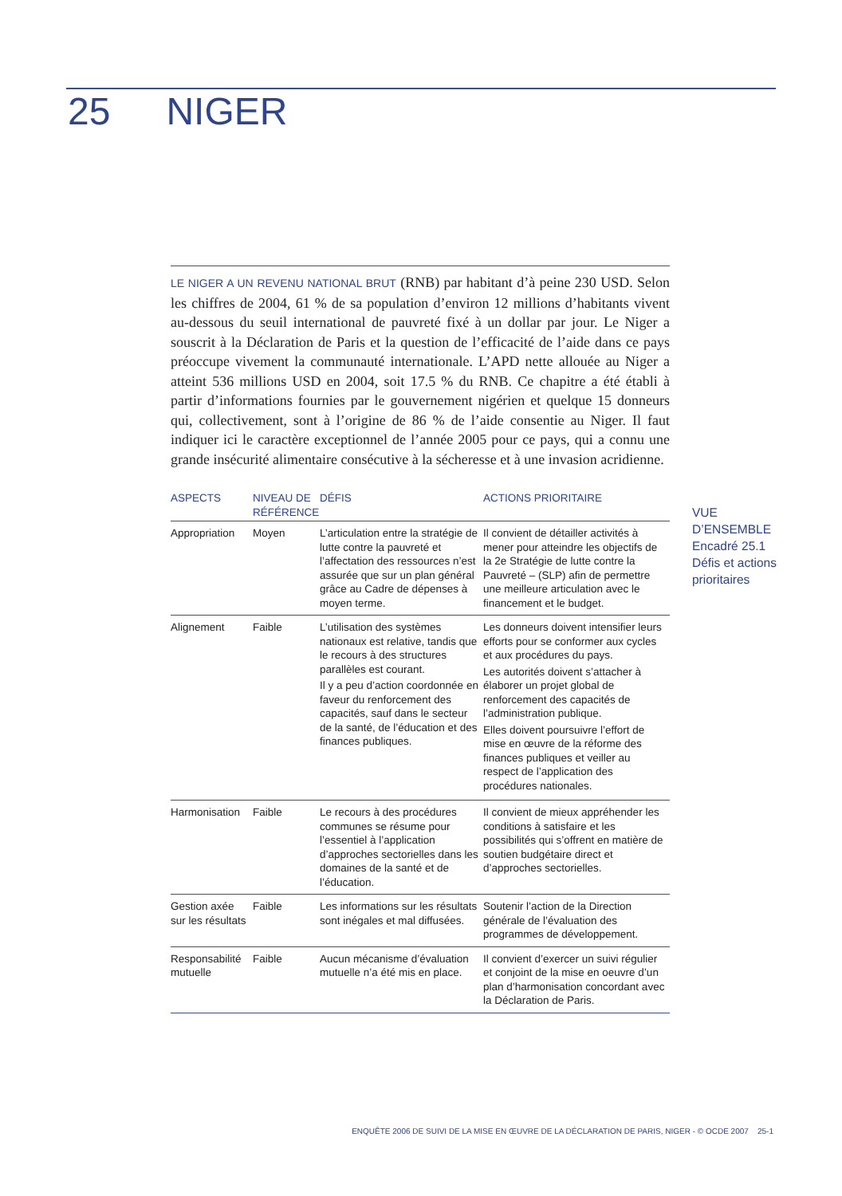25 NIGER
LE NIGER A UN REVENU NATIONAL BRUT (RNB) par habitant d’à peine 230 USD. Selon les chiffres de 2004, 61 % de sa population d’environ 12 millions d’habitants vivent au-dessous du seuil international de pauvreté fixé à un dollar par jour. Le Niger a souscrit à la Déclaration de Paris et la question de l’efficacité de l’aide dans ce pays préoccupe vivement la communauté internationale. L’APD nette allouée au Niger a atteint 536 millions USD en 2004, soit 17.5 % du RNB. Ce chapitre a été établi à partir d’informations fournies par le gouvernement nigérien et quelque 15 donneurs qui, collectivement, sont à l’origine de 86 % de l’aide consentie au Niger. Il faut indiquer ici le caractère exceptionnel de l’année 2005 pour ce pays, qui a connu une grande insécurité alimentaire consécutive à la sécheresse et à une invasion acridienne.
| ASPECTS | NIVEAU DE RÉFÉRENCE | DÉFIS | ACTIONS PRIORITAIRE |
| --- | --- | --- | --- |
| Appropriation | Moyen | L’articulation entre la stratégie de lutte contre la pauvreté et l’affectation des ressources n’est assurée que sur un plan général grâce au Cadre de dépenses à moyen terme. | Il convient de détailler activités à mener pour atteindre les objectifs de la 2e Stratégie de lutte contre la Pauvreté – (SLP) afin de permettre une meilleure articulation avec le financement et le budget. |
| Alignement | Faible | L’utilisation des systèmes nationaux est relative, tandis que le recours à des structures parallèles est courant. Il y a peu d’action coordonnée en faveur du renforcement des capacités, sauf dans le secteur de la santé, de l’éducation et des finances publiques. | Les donneurs doivent intensifier leurs efforts pour se conformer aux cycles et aux procédures du pays. Les autorités doivent s’attacher à élaborer un projet global de renforcement des capacités de l’administration publique. Elles doivent poursuivre l’effort de mise en œuvre de la réforme des finances publiques et veiller au respect de l’application des procédures nationales. |
| Harmonisation | Faible | Le recours à des procédures communes se résume pour l’essentiel à l’application d’approches sectorielles dans les domaines de la santé et de l’éducation. | Il convient de mieux appréhender les conditions à satisfaire et les possibilités qui s’offrent en matière de soutien budgétaire direct et d’approches sectorielles. |
| Gestion axée sur les résultats | Faible | Les informations sur les résultats sont inégales et mal diffusées. | Soutenir l’action de la Direction générale de l’évaluation des programmes de développement. |
| Responsabilité mutuelle | Faible | Aucun mécanisme d’évaluation mutuelle n’a été mis en place. | Il convient d’exercer un suivi régulier et conjoint de la mise en oeuvre d’un plan d’harmonisation concordant avec la Déclaration de Paris. |
VUE
D’ENSEMBLE
Encadré 25.1
Défis et actions
prioritaires
ENQUÊTE 2006 DE SUIVI DE LA MISE EN ŒUVRE DE LA DÉCLARATION DE PARIS, NIGER - © OCDE 2007 25-1